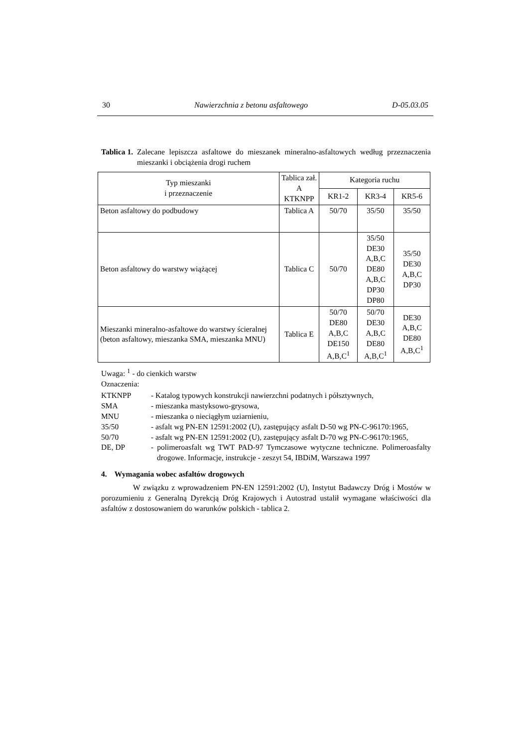30 Nawierzchnia z betonu asfaltowego D-05.03.05
Tablica 1. Zalecane lepiszcza asfaltowe do mieszanek mineralno-asfaltowych według przeznaczenia mieszanki i obciążenia drogi ruchem
| Typ mieszanki i przeznaczenie | Tablica zał. A KTKNPP | Kategoria ruchu | | |
| --- | --- | --- | --- | --- |
| | | KR1-2 | KR3-4 | KR5-6 |
| Beton asfaltowy do podbudowy | Tablica A | 50/70 | 35/50 | 35/50 |
| Beton asfaltowy do warstwy wiążącej | Tablica C | 50/70 | 35/50 DE30 A,B,C DE80 A,B,C DP30 DP80 | 35/50 DE30 A,B,C DP30 |
| Mieszanki mineralno-asfaltowe do warstwy ścieralnej (beton asfaltowy, mieszanka SMA, mieszanka MNU) | Tablica E | 50/70 DE80 A,B,C DE150 A,B,C<sup>1</sup> | 50/70 DE30 A,B,C DE80 A,B,C<sup>1</sup> | DE30 A,B,C DE80 A,B,C<sup>1</sup> |
Uwaga: <sup>1</sup> - do cienkich warstw
Oznaczenia:
KTKNPP
- Katalog typowych konstrukcji nawierzchni podatnych i półsztywnych,
SMA
- mieszanka mastyksowo-grysowa,
MNU
- mieszanka o nieciągłym uziarnieniu,
35/50
- asfalt wg PN-EN 12591:2002 (U), zastępujący asfalt D-50 wg PN-C-96170:1965,
50/70
- asfalt wg PN-EN 12591:2002 (U), zastępujący asfalt D-70 wg PN-C-96170:1965,
DE, DP
- polimeroasfalt wg TWT PAD-97 Tymczasowe wytyczne techniczne. Polimeroasfalty drogowe. Informacje, instrukcje - zeszyt 54, IBDiM, Warszawa 1997
4. Wymagania wobec asfaltów drogowych
W związku z wprowadzeniem PN-EN 12591:2002 (U), Instytut Badawczy Dróg i Mostów w porozumieniu z Generalną Dyrekcją Dróg Krajowych i Autostrad ustalił wymagane właściwości dla asfaltów z dostosowaniem do warunków polskich - tablica 2.